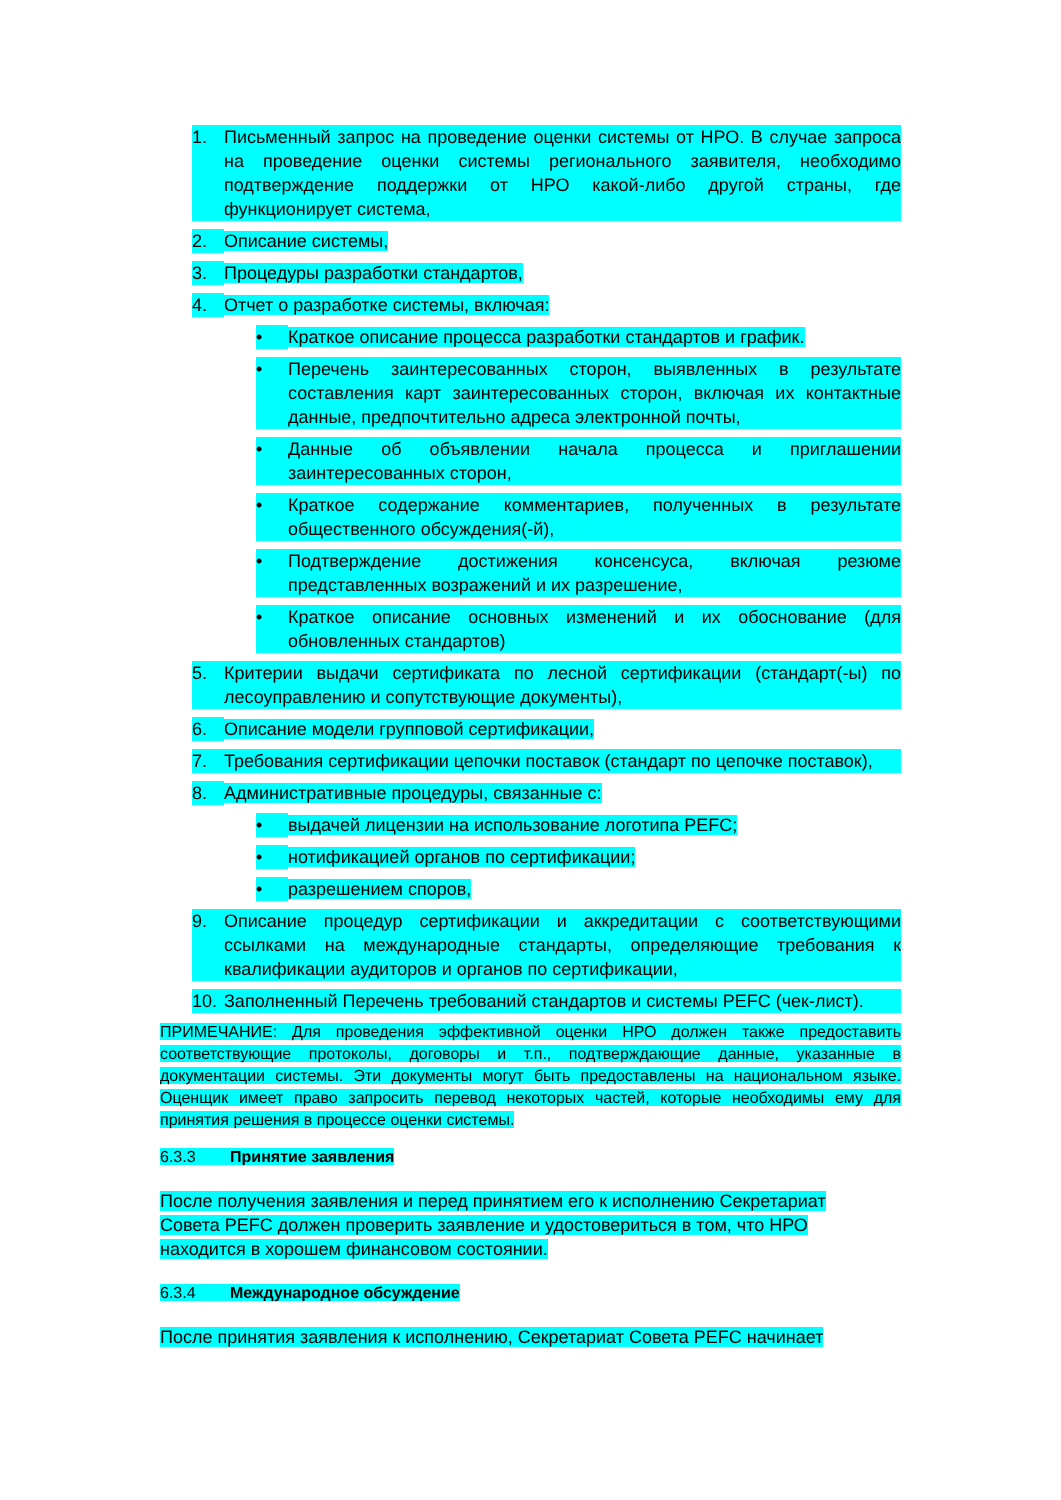1. Письменный запрос на проведение оценки системы от НРО. В случае запроса на проведение оценки системы регионального заявителя, необходимо подтверждение поддержки от НРО какой-либо другой страны, где функционирует система,
2. Описание системы,
3. Процедуры разработки стандартов,
4. Отчет о разработке системы, включая:
• Краткое описание процесса разработки стандартов и график.
• Перечень заинтересованных сторон, выявленных в результате составления карт заинтересованных сторон, включая их контактные данные, предпочтительно адреса электронной почты,
• Данные об объявлении начала процесса и приглашении заинтересованных сторон,
• Краткое содержание комментариев, полученных в результате общественного обсуждения(-й),
• Подтверждение достижения консенсуса, включая резюме представленных возражений и их разрешение,
• Краткое описание основных изменений и их обоснование (для обновленных стандартов)
5. Критерии выдачи сертификата по лесной сертификации (стандарт(-ы) по лесоуправлению и сопутствующие документы),
6. Описание модели групповой сертификации,
7. Требования сертификации цепочки поставок (стандарт по цепочке поставок),
8. Административные процедуры, связанные с:
• выдачей лицензии на использование логотипа PEFC;
• нотификацией органов по сертификации;
• разрешением споров,
9. Описание процедур сертификации и аккредитации с соответствующими ссылками на международные стандарты, определяющие требования к квалификации аудиторов и органов по сертификации,
10. Заполненный Перечень требований стандартов и системы PEFC (чек-лист).
ПРИМЕЧАНИЕ: Для проведения эффективной оценки НРО должен также предоставить соответствующие протоколы, договоры и т.п., подтверждающие данные, указанные в документации системы. Эти документы могут быть предоставлены на национальном языке. Оценщик имеет право запросить перевод некоторых частей, которые необходимы ему для принятия решения в процессе оценки системы.
6.3.3 Принятие заявления
После получения заявления и перед принятием его к исполнению Секретариат Совета PEFC должен проверить заявление и удостовериться в том, что НРО находится в хорошем финансовом состоянии.
6.3.4 Международное обсуждение
После принятия заявления к исполнению, Секретариат Совета PEFC начинает